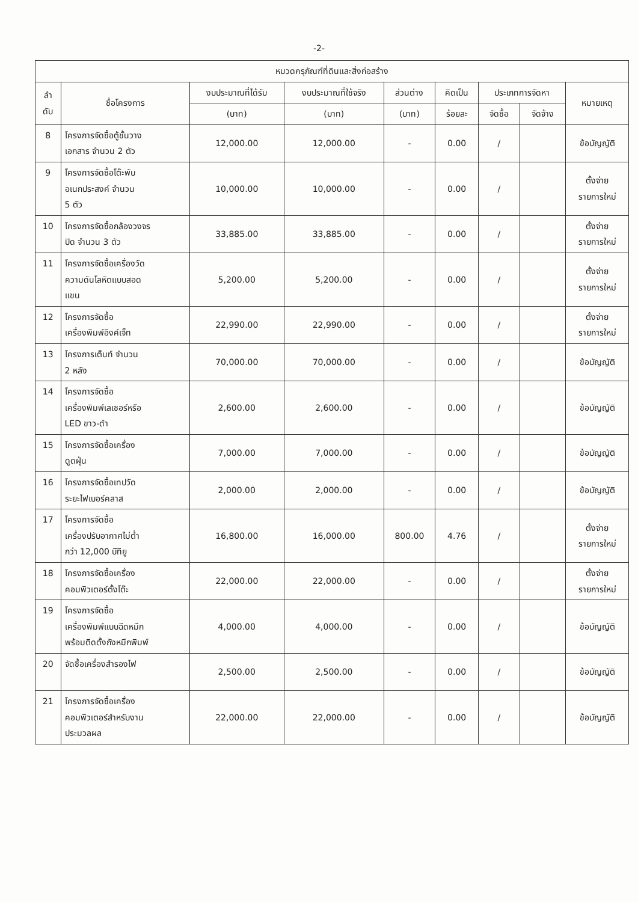-2-
| หมวดครุภัณฑ์ที่ดินและสิ่งก่อสร้าง | | | | | | | | |
| --- | --- | --- | --- | --- | --- | --- | --- | --- |
| ลำ ดับ | ชื่อโครงการ | งบประมาณที่ได้รับ | งบประมาณที่ใช้จริง | ส่วนต่าง | คิดเป็น | ประเภทการจัดหา | | หมายเหตุ |
| | | (บาท) | (บาท) | (บาท) | ร้อยละ | จัดซื้อ | จัดจ้าง | |
| 8 | โครงการจัดซื้อตู้ชั้นวาง เอกสาร จำนวน 2 ตัว | 12,000.00 | 12,000.00 | - | 0.00 | / | | ข้อบัญญัติ |
| 9 | โครงการจัดซื้อโต๊ะพับ อเนกประสงค์ จำนวน 5 ตัว | 10,000.00 | 10,000.00 | - | 0.00 | / | | ตั้งจ่าย รายการใหม่ |
| 10 | โครงการจัดซื้อกล้องวงจร ปิด จำนวน 3 ตัว | 33,885.00 | 33,885.00 | - | 0.00 | / | | ตั้งจ่าย รายการใหม่ |
| 11 | โครงการจัดซื้อเครื่องวัด ความดันโลหิตแบบสอด แขน | 5,200.00 | 5,200.00 | - | 0.00 | / | | ตั้งจ่าย รายการใหม่ |
| 12 | โครงการจัดซื้อ เครื่องพิมพ์อิงค์เจ็ท | 22,990.00 | 22,990.00 | - | 0.00 | / | | ตั้งจ่าย รายการใหม่ |
| 13 | โครงการเต็นท์ จำนวน 2 หลัง | 70,000.00 | 70,000.00 | - | 0.00 | / | | ข้อบัญญัติ |
| 14 | โครงการจัดซื้อ เครื่องพิมพ์เลเซอร์หรือ LED ขาว-ดำ | 2,600.00 | 2,600.00 | - | 0.00 | / | | ข้อบัญญัติ |
| 15 | โครงการจัดซื้อเครื่อง ดูดฝุ่น | 7,000.00 | 7,000.00 | - | 0.00 | / | | ข้อบัญญัติ |
| 16 | โครงการจัดซื้อเทปวัด ระยะไฟเบอร์คลาส | 2,000.00 | 2,000.00 | - | 0.00 | / | | ข้อบัญญัติ |
| 17 | โครงการจัดซื้อ เครื่องปรับอากาศไม่ต่ำ กว่า 12,000 บีทียู | 16,800.00 | 16,000.00 | 800.00 | 4.76 | / | | ตั้งจ่าย รายการใหม่ |
| 18 | โครงการจัดซื้อเครื่อง คอมพิวเตอร์ตั้งโต๊ะ | 22,000.00 | 22,000.00 | - | 0.00 | / | | ตั้งจ่าย รายการใหม่ |
| 19 | โครงการจัดซื้อ เครื่องพิมพ์แบบฉีดหมึก พร้อมติดตั้งถังหมึกพิมพ์ | 4,000.00 | 4,000.00 | - | 0.00 | / | | ข้อบัญญัติ |
| 20 | จัดซื้อเครื่องสำรองไฟ | 2,500.00 | 2,500.00 | - | 0.00 | / | | ข้อบัญญัติ |
| 21 | โครงการจัดซื้อเครื่อง คอมพิวเตอร์สำหรับงาน ประมวลผล | 22,000.00 | 22,000.00 | - | 0.00 | / | | ข้อบัญญัติ |